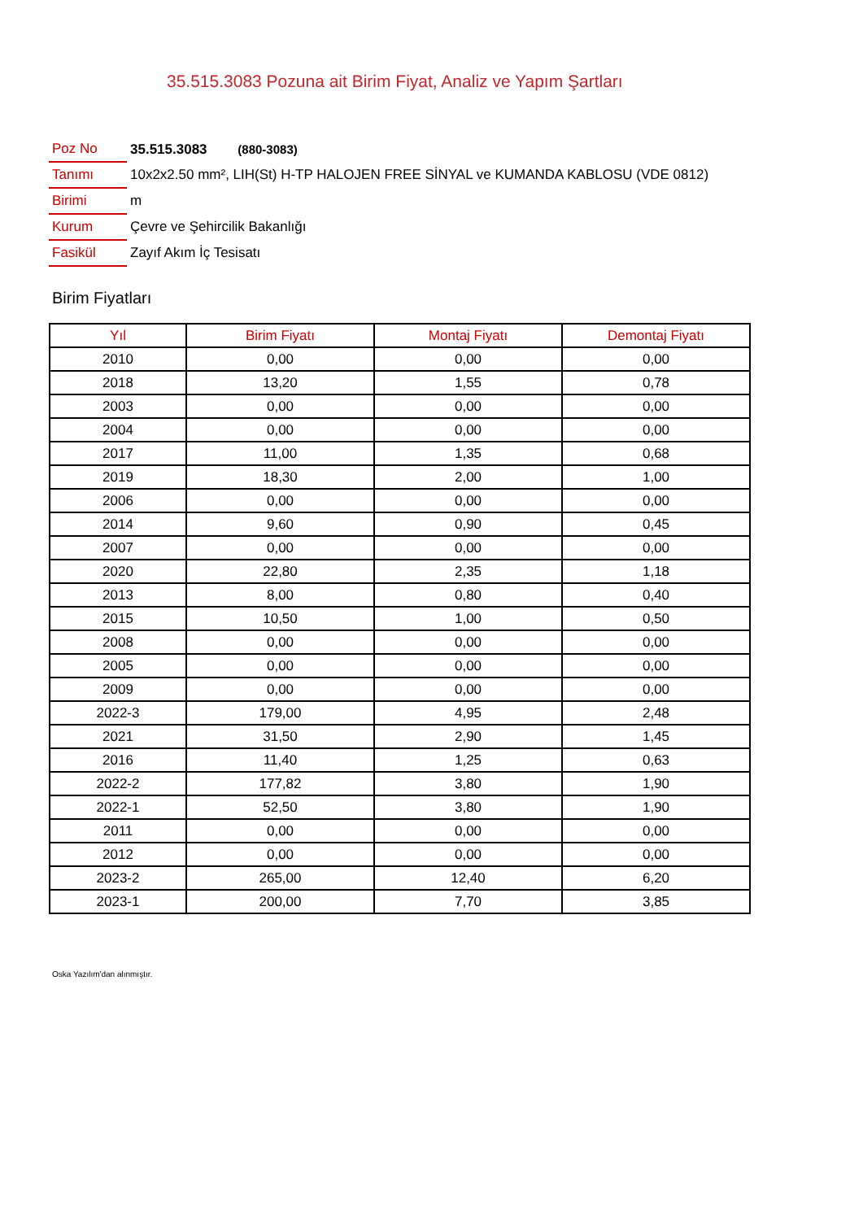35.515.3083 Pozuna ait Birim Fiyat, Analiz ve Yapım Şartları
| Poz No | 35.515.3083 (880-3083) |
| Tanımı | 10x2x2.50 mm², LIH(St) H-TP HALOJEN FREE SİNYAL ve KUMANDA KABLOSU (VDE 0812) |
| Birimi | m |
| Kurum | Çevre ve Şehircilik Bakanlığı |
| Fasikül | Zayıf Akım İç Tesisatı |
Birim Fiyatları
| Yıl | Birim Fiyatı | Montaj Fiyatı | Demontaj Fiyatı |
| --- | --- | --- | --- |
| 2010 | 0,00 | 0,00 | 0,00 |
| 2018 | 13,20 | 1,55 | 0,78 |
| 2003 | 0,00 | 0,00 | 0,00 |
| 2004 | 0,00 | 0,00 | 0,00 |
| 2017 | 11,00 | 1,35 | 0,68 |
| 2019 | 18,30 | 2,00 | 1,00 |
| 2006 | 0,00 | 0,00 | 0,00 |
| 2014 | 9,60 | 0,90 | 0,45 |
| 2007 | 0,00 | 0,00 | 0,00 |
| 2020 | 22,80 | 2,35 | 1,18 |
| 2013 | 8,00 | 0,80 | 0,40 |
| 2015 | 10,50 | 1,00 | 0,50 |
| 2008 | 0,00 | 0,00 | 0,00 |
| 2005 | 0,00 | 0,00 | 0,00 |
| 2009 | 0,00 | 0,00 | 0,00 |
| 2022-3 | 179,00 | 4,95 | 2,48 |
| 2021 | 31,50 | 2,90 | 1,45 |
| 2016 | 11,40 | 1,25 | 0,63 |
| 2022-2 | 177,82 | 3,80 | 1,90 |
| 2022-1 | 52,50 | 3,80 | 1,90 |
| 2011 | 0,00 | 0,00 | 0,00 |
| 2012 | 0,00 | 0,00 | 0,00 |
| 2023-2 | 265,00 | 12,40 | 6,20 |
| 2023-1 | 200,00 | 7,70 | 3,85 |
Oska Yazılım'dan alınmıştır.